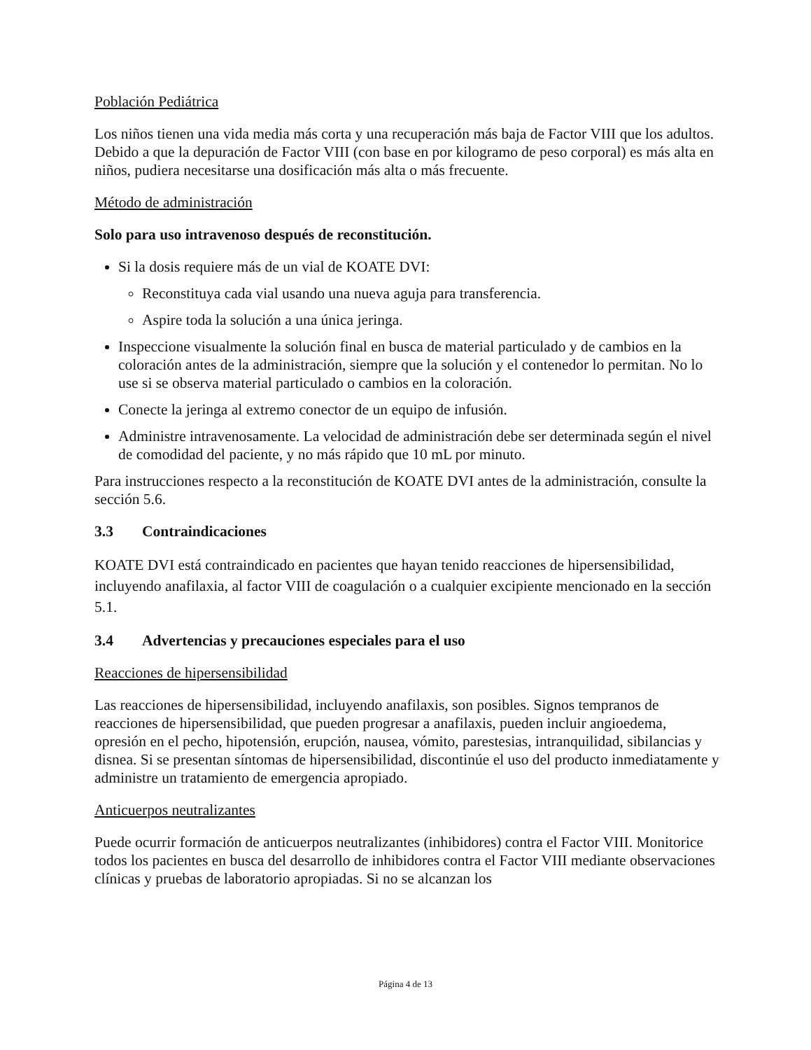Población Pediátrica
Los niños tienen una vida media más corta y una recuperación más baja de Factor VIII que los adultos. Debido a que la depuración de Factor VIII (con base en por kilogramo de peso corporal) es más alta en niños, pudiera necesitarse una dosificación más alta o más frecuente.
Método de administración
Solo para uso intravenoso después de reconstitución.
Si la dosis requiere más de un vial de KOATE DVI:
Reconstituya cada vial usando una nueva aguja para transferencia.
Aspire toda la solución a una única jeringa.
Inspeccione visualmente la solución final en busca de material particulado y de cambios en la coloración antes de la administración, siempre que la solución y el contenedor lo permitan. No lo use si se observa material particulado o cambios en la coloración.
Conecte la jeringa al extremo conector de un equipo de infusión.
Administre intravenosamente. La velocidad de administración debe ser determinada según el nivel de comodidad del paciente, y no más rápido que 10 mL por minuto.
Para instrucciones respecto a la reconstitución de KOATE DVI antes de la administración, consulte la sección 5.6.
3.3 Contraindicaciones
KOATE DVI está contraindicado en pacientes que hayan tenido reacciones de hipersensibilidad, incluyendo anafilaxia, al factor VIII de coagulación o a cualquier excipiente mencionado en la sección 5.1.
3.4 Advertencias y precauciones especiales para el uso
Reacciones de hipersensibilidad
Las reacciones de hipersensibilidad, incluyendo anafilaxis, son posibles. Signos tempranos de reacciones de hipersensibilidad, que pueden progresar a anafilaxis, pueden incluir angioedema, opresión en el pecho, hipotensión, erupción, nausea, vómito, parestesias, intranquilidad, sibilancias y disnea. Si se presentan síntomas de hipersensibilidad, discontinúe el uso del producto inmediatamente y administre un tratamiento de emergencia apropiado.
Anticuerpos neutralizantes
Puede ocurrir formación de anticuerpos neutralizantes (inhibidores) contra el Factor VIII. Monitorice todos los pacientes en busca del desarrollo de inhibidores contra el Factor VIII mediante observaciones clínicas y pruebas de laboratorio apropiadas. Si no se alcanzan los
Página 4 de 13